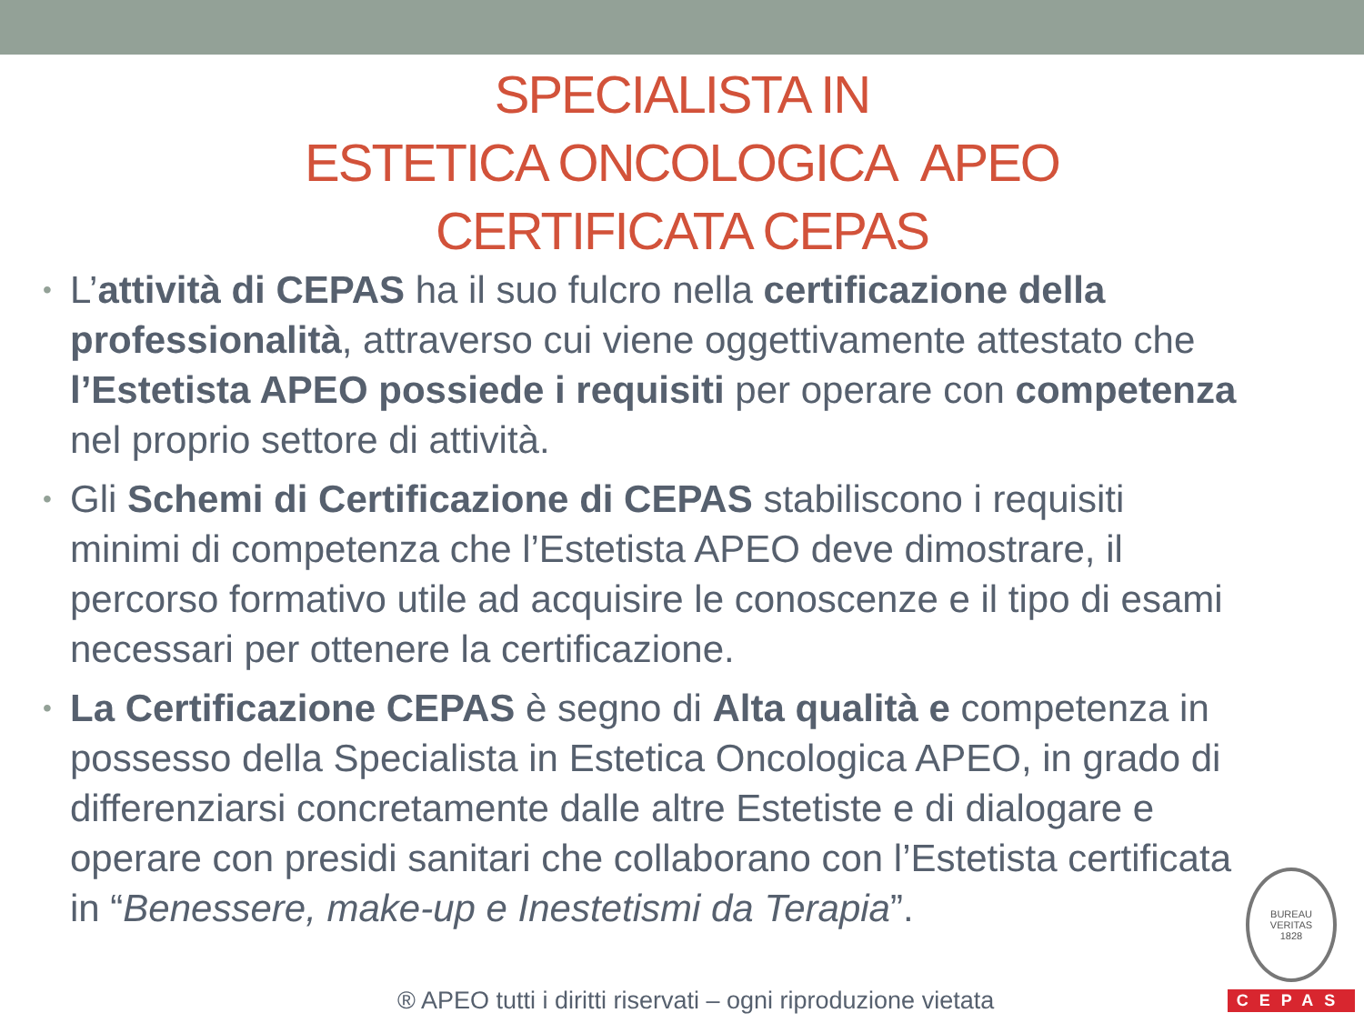SPECIALISTA IN
ESTETICA ONCOLOGICA APEO
CERTIFICATA CEPAS
• L’attività di CEPAS ha il suo fulcro nella certificazione della professionalità, attraverso cui viene oggettivamente attestato che l’Estetista APEO possiede i requisiti per operare con competenza nel proprio settore di attività.
• Gli Schemi di Certificazione di CEPAS stabiliscono i requisiti minimi di competenza che l’Estetista APEO deve dimostrare, il percorso formativo utile ad acquisire le conoscenze e il tipo di esami necessari per ottenere la certificazione.
• La Certificazione CEPAS è segno di Alta qualità e competenza in possesso della Specialista in Estetica Oncologica APEO, in grado di differenziarsi concretamente dalle altre Estetiste e di dialogare e operare con presidi sanitari che collaborano con l’Estetista certificata in “Benessere, make-up e Inestetismi da Terapia”.
® APEO tutti i diritti riservati – ogni riproduzione vietata
BUREAU VERITAS
1828
CEPAS